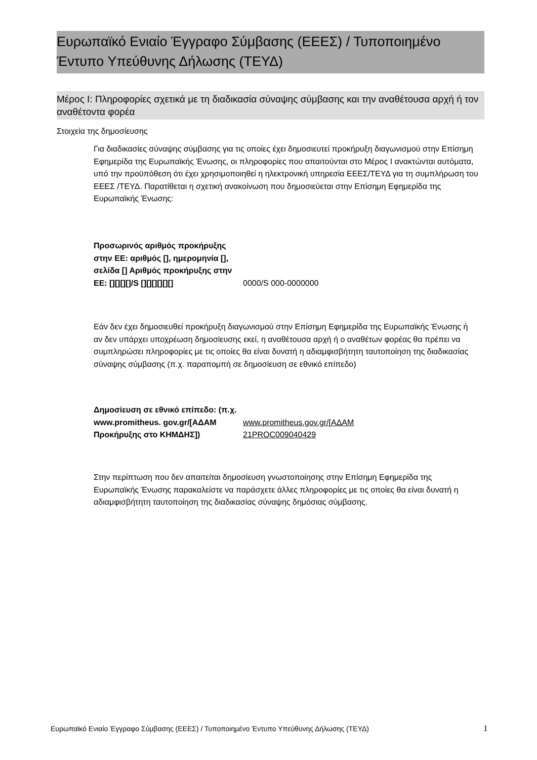Ευρωπαϊκό Ενιαίο Έγγραφο Σύμβασης (ΕΕΕΣ) / Τυποποιημένο Έντυπο Υπεύθυνης Δήλωσης (ΤΕΥΔ)
Μέρος I: Πληροφορίες σχετικά με τη διαδικασία σύναψης σύμβασης και την αναθέτουσα αρχή ή τον αναθέτοντα φορέα
Στοιχεία της δημοσίευσης
Για διαδικασίες σύναψης σύμβασης για τις οποίες έχει δημοσιευτεί προκήρυξη διαγωνισμού στην Επίσημη Εφημερίδα της Ευρωπαϊκής Ένωσης, οι πληροφορίες που απαιτούνται στο Μέρος I ανακτώνται αυτόματα, υπό την προϋπόθεση ότι έχει χρησιμοποιηθεί η ηλεκτρονική υπηρεσία ΕΕΕΣ/ΤΕΥΔ για τη συμπλήρωση του ΕΕΕΣ /ΤΕΥΔ. Παρατίθεται η σχετική ανακοίνωση που δημοσιεύεται στην Επίσημη Εφημερίδα της Ευρωπαϊκής Ένωσης:
| Προσωρινός αριθμός προκήρυξης στην ΕΕ: αριθμός [], ημερομηνία [], σελίδα [] Αριθμός προκήρυξης στην ΕΕ: [][][][]/S [][][][][][] | 0000/S 000-0000000 |
Εάν δεν έχει δημοσιευθεί προκήρυξη διαγωνισμού στην Επίσημη Εφημερίδα της Ευρωπαϊκής Ένωσης ή αν δεν υπάρχει υποχρέωση δημοσίευσης εκεί, η αναθέτουσα αρχή ή ο αναθέτων φορέας θα πρέπει να συμπληρώσει πληροφορίες με τις οποίες θα είναι δυνατή η αδιαμφισβήτητη ταυτοποίηση της διαδικασίας σύναψης σύμβασης (π.χ. παραπομπή σε δημοσίευση σε εθνικό επίπεδο)
| Δημοσίευση σε εθνικό επίπεδο: (π.χ. www.promitheus. gov.gr/[ΑΔΑΜ Προκήρυξης στο ΚΗΜΔΗΣ]) | www.promitheus.gov.gr/[ΑΔΑΜ 21PROC009040429 |
Στην περίπτωση που δεν απαιτείται δημοσίευση γνωστοποίησης στην Επίσημη Εφημερίδα της Ευρωπαϊκής Ένωσης παρακαλείστε να παράσχετε άλλες πληροφορίες με τις οποίες θα είναι δυνατή η αδιαμφισβήτητη ταυτοποίηση της διαδικασίας σύναψης δημόσιας σύμβασης.
Ευρωπαϊκό Ενιαίο Έγγραφο Σύμβασης (ΕΕΕΣ) / Τυποποιημένο Έντυπο Υπεύθυνης Δήλωσης (ΤΕΥΔ)
1